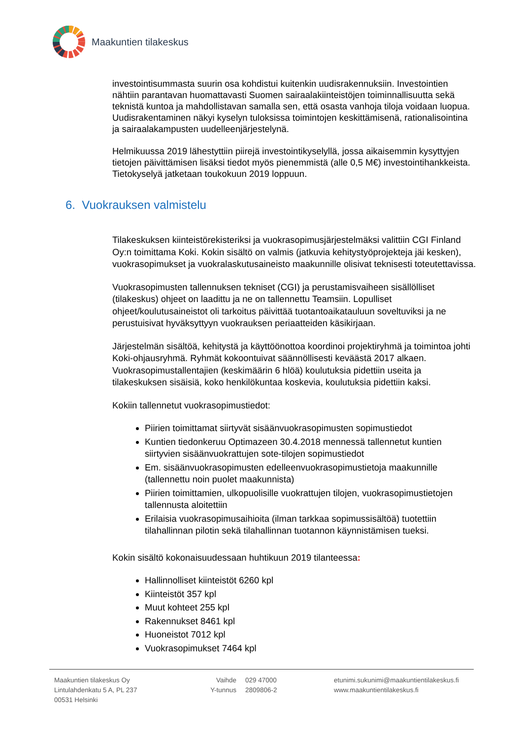Maakuntien tilakeskus
investointisummasta suurin osa kohdistui kuitenkin uudisrakennuksiin. Investointien nähtiin parantavan huomattavasti Suomen sairaalakiinteistöjen toiminnallisuutta sekä teknistä kuntoa ja mahdollistavan samalla sen, että osasta vanhoja tiloja voidaan luopua. Uudisrakentaminen näkyi kyselyn tuloksissa toimintojen keskittämisenä, rationalisointina ja sairaalakampusten uudelleenjärjestelynä.
Helmikuussa 2019 lähestyttiin piirejä investointikyselyllä, jossa aikaisemmin kysyttyjen tietojen päivittämisen lisäksi tiedot myös pienemmistä (alle 0,5 M€) investointihankkeista. Tietokyselyä jatketaan toukokuun 2019 loppuun.
6. Vuokrauksen valmistelu
Tilakeskuksen kiinteistörekisteriksi ja vuokrasopimusjärjestelmäksi valittiin CGI Finland Oy:n toimittama Koki. Kokin sisältö on valmis (jatkuvia kehitystyöprojekteja jäi kesken), vuokrasopimukset ja vuokralaskutusaineisto maakunnille olisivat teknisesti toteutettavissa.
Vuokrasopimusten tallennuksen tekniset (CGI) ja perustamisvaiheen sisällölliset (tilakeskus) ohjeet on laadittu ja ne on tallennettu Teamsiin. Lopulliset ohjeet/koulutusaineistot oli tarkoitus päivittää tuotantoaikatauluun soveltuviksi ja ne perustuisivat hyväksyttyyn vuokrauksen periaatteiden käsikirjaan.
Järjestelmän sisältöä, kehitystä ja käyttöönottoa koordinoi projektiryhmä ja toimintoa johti Koki-ohjausryhmä. Ryhmät kokoontuivat säännöllisesti keväästä 2017 alkaen. Vuokrasopimustallentajien (keskimäärin 6 hlöä) koulutuksia pidettiin useita ja tilakeskuksen sisäisiä, koko henkilökuntaa koskevia, koulutuksia pidettiin kaksi.
Kokiin tallennetut vuokrasopimustiedot:
Piirien toimittamat siirtyvät sisäänvuokrasopimusten sopimustiedot
Kuntien tiedonkeruu Optimazeen 30.4.2018 mennessä tallennetut kuntien siirtyvien sisäänvuokrattujen sote-tilojen sopimustiedot
Em. sisäänvuokrasopimusten edelleenvuokrasopimustietoja maakunnille (tallennettu noin puolet maakunnista)
Piirien toimittamien, ulkopuolisille vuokrattujen tilojen, vuokrasopimustietojen tallennusta aloitettiin
Erilaisia vuokrasopimusaihioita (ilman tarkkaa sopimussisältöä) tuotettiin tilahallinnan pilotin sekä tilahallinnan tuotannon käynnistämisen tueksi.
Kokin sisältö kokonaisuudessaan huhtikuun 2019 tilanteessa:
Hallinnolliset kiinteistöt 6260 kpl
Kiinteistöt 357 kpl
Muut kohteet 255 kpl
Rakennukset 8461 kpl
Huoneistot 7012 kpl
Vuokrasopimukset 7464 kpl
Maakuntien tilakeskus Oy
Lintulahdenkatu 5 A, PL 237
00531 Helsinki
Vaihde
Y-tunnus
029 47000
2809806-2
etunimi.sukunimi@maakuntientilakeskus.fi
www.maakuntientilakeskus.fi